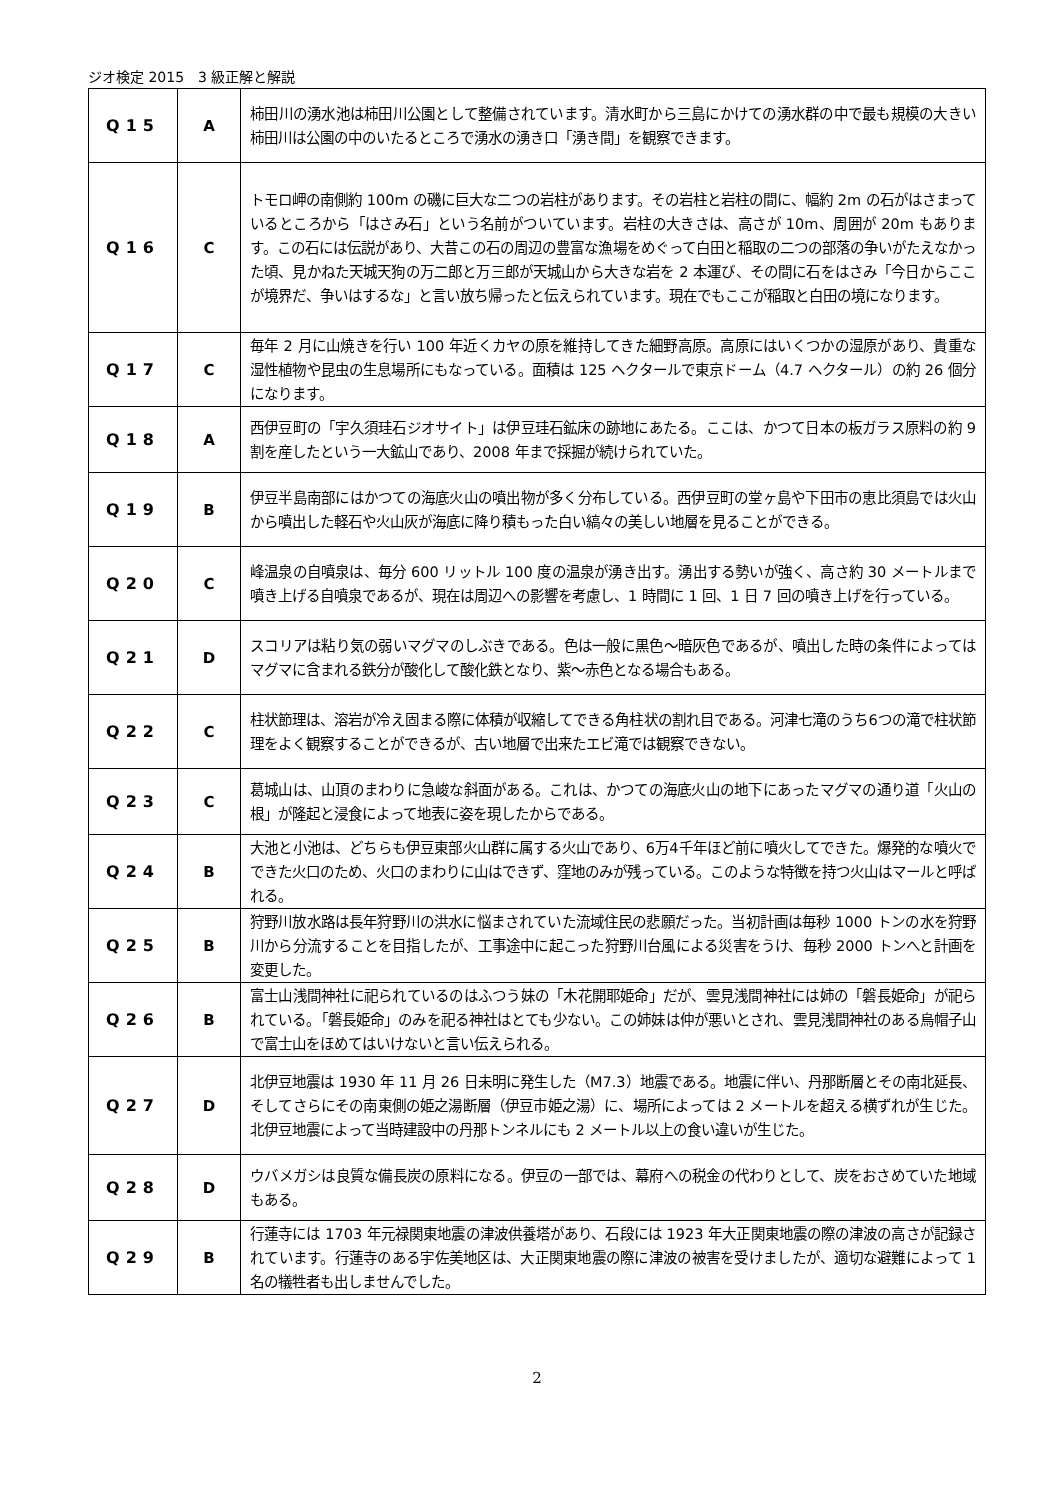ジオ検定 2015　3 級正解と解説
| Q15 | A | 柿田川の湧水池は柿田川公園として整備されています。清水町から三島にかけての湧水群の中で最も規模の大きい柿田川は公園の中のいたるところで湧水の湧き口「湧き間」を観察できます。 |
| Q16 | C | トモロ岬の南側約 100m の磯に巨大な二つの岩柱があります。その岩柱と岩柱の間に、幅約 2m の石がはさまっているところから「はさみ石」という名前がついています。岩柱の大きさは、高さが 10m、周囲が 20m もあります。この石には伝説があり、大昔この石の周辺の豊富な漁場をめぐって白田と稲取の二つの部落の争いがたえなかった頃、見かねた天城天狗の万二郎と万三郎が天城山から大きな岩を 2 本運び、その間に石をはさみ「今日からここが境界だ、争いはするな」と言い放ち帰ったと伝えられています。現在でもここが稲取と白田の境になります。 |
| Q17 | C | 毎年 2 月に山焼きを行い 100 年近くカヤの原を維持してきた細野高原。高原にはいくつかの湿原があり、貴重な湿性植物や昆虫の生息場所にもなっている。面積は 125 ヘクタールで東京ドーム（4.7 ヘクタール）の約 26 個分になります。 |
| Q18 | A | 西伊豆町の「宇久須珪石ジオサイト」は伊豆珪石鉱床の跡地にあたる。ここは、かつて日本の板ガラス原料の約 9 割を産したという一大鉱山であり、2008 年まで採掘が続けられていた。 |
| Q19 | B | 伊豆半島南部にはかつての海底火山の噴出物が多く分布している。西伊豆町の堂ヶ島や下田市の恵比須島では火山から噴出した軽石や火山灰が海底に降り積もった白い縞々の美しい地層を見ることができる。 |
| Q20 | C | 峰温泉の自噴泉は、毎分 600 リットル 100 度の温泉が湧き出す。湧出する勢いが強く、高さ約 30 メートルまで噴き上げる自噴泉であるが、現在は周辺への影響を考慮し、1 時間に 1 回、1 日 7 回の噴き上げを行っている。 |
| Q21 | D | スコリアは粘り気の弱いマグマのしぶきである。色は一般に黒色～暗灰色であるが、噴出した時の条件によってはマグマに含まれる鉄分が酸化して酸化鉄となり、紫～赤色となる場合もある。 |
| Q22 | C | 柱状節理は、溶岩が冷え固まる際に体積が収縮してできる角柱状の割れ目である。河津七滝のうち6つの滝で柱状節理をよく観察することができるが、古い地層で出来たエビ滝では観察できない。 |
| Q23 | C | 葛城山は、山頂のまわりに急峻な斜面がある。これは、かつての海底火山の地下にあったマグマの通り道「火山の根」が隆起と浸食によって地表に姿を現したからである。 |
| Q24 | B | 大池と小池は、どちらも伊豆東部火山群に属する火山であり、6万4千年ほど前に噴火してできた。爆発的な噴火でできた火口のため、火口のまわりに山はできず、窪地のみが残っている。このような特徴を持つ火山はマールと呼ばれる。 |
| Q25 | B | 狩野川放水路は長年狩野川の洪水に悩まされていた流域住民の悲願だった。当初計画は毎秒 1000 トンの水を狩野川から分流することを目指したが、工事途中に起こった狩野川台風による災害をうけ、毎秒 2000 トンへと計画を変更した。 |
| Q26 | B | 富士山浅間神社に祀られているのはふつう妹の「木花開耶姫命」だが、雲見浅間神社には姉の「磐長姫命」が祀られている。「磐長姫命」のみを祀る神社はとても少ない。この姉妹は仲が悪いとされ、雲見浅間神社のある烏帽子山で富士山をほめてはいけないと言い伝えられる。 |
| Q27 | D | 北伊豆地震は 1930 年 11 月 26 日未明に発生した（M7.3）地震である。地震に伴い、丹那断層とその南北延長、そしてさらにその南東側の姫之湯断層（伊豆市姫之湯）に、場所によっては 2 メートルを超える横ずれが生じた。北伊豆地震によって当時建設中の丹那トンネルにも 2 メートル以上の食い違いが生じた。 |
| Q28 | D | ウバメガシは良質な備長炭の原料になる。伊豆の一部では、幕府への税金の代わりとして、炭をおさめていた地域もある。 |
| Q29 | B | 行蓮寺には 1703 年元禄関東地震の津波供養塔があり、石段には 1923 年大正関東地震の際の津波の高さが記録されています。行蓮寺のある宇佐美地区は、大正関東地震の際に津波の被害を受けましたが、適切な避難によって 1 名の犠牲者も出しませんでした。 |
2